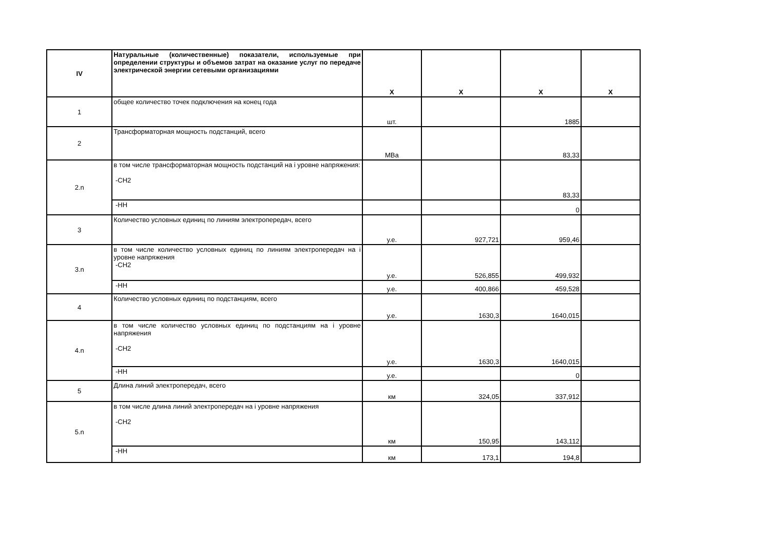| IV | Натуральные (количественные) показатели, используемые при определении структуры и объемов затрат на оказание услуг по передаче электрической энергии сетевыми организациями | Х | Х | Х | Х |
| 1 | общее количество точек подключения на конец года | шт. | | 1885 | |
| 2 | Трансформаторная мощность подстанций, всего | МВа | | 83,33 | |
| 2.n | в том числе трансформаторная мощность подстанций на i уровне напряжения: -СН2 | | | 83,33 | |
| | -НН | | | 0 | |
| 3 | Количество условных единиц по линиям электропередач, всего | у.е. | 927,721 | 959,46 | |
| 3.n | в том числе количество условных единиц по линиям электропередач на i уровне напряжения -СН2 | у.е. | 526,855 | 499,932 | |
| | -НН | у.е. | 400,866 | 459,528 | |
| 4 | Количество условных единиц по подстанциям, всего | у.е. | 1630,3 | 1640,015 | |
| 4.n | в том числе количество условных единиц по подстанциям на i уровне напряжения -СН2 | у.е. | 1630,3 | 1640,015 | |
| | -НН | у.е. | | 0 | |
| 5 | Длина линий электропередач, всего | км | 324,05 | 337,912 | |
| 5.n | в том числе длина линий электропередач на i уровне напряжения -СН2 | км | 150,95 | 143,112 | |
| | -НН | км | 173,1 | 194,8 | |